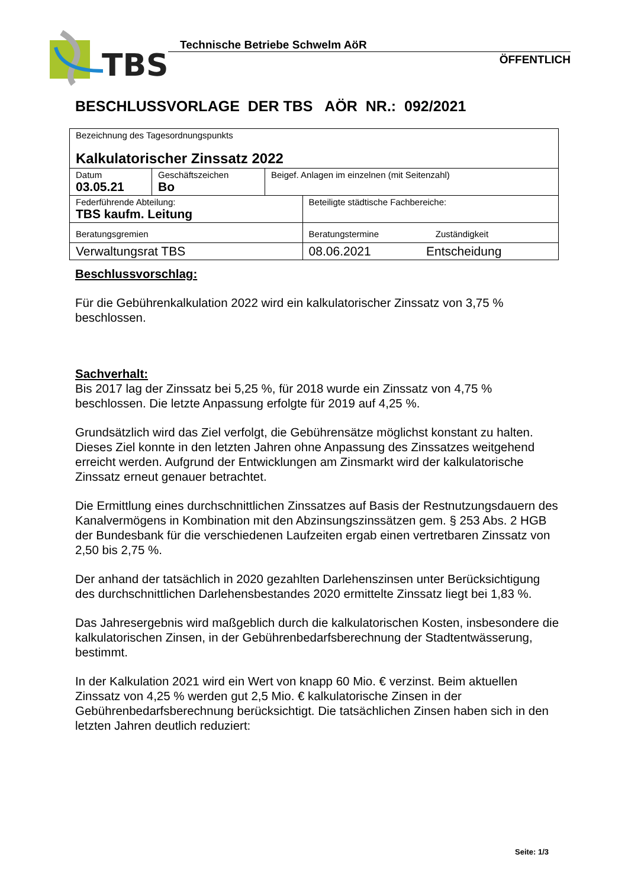TBS
Technische Betriebe Schwelm AöR
ÖFFENTLICH
BESCHLUSSVORLAGE DER TBS AÖR NR.: 092/2021
| Bezeichnung des Tagesordnungspunkts Kalkulatorischer Zinssatz 2022 | | | |
| Datum 03.05.21 | Geschäftszeichen Bo | Beigef. Anlagen im einzelnen (mit Seitenzahl) | |
| Federführende Abteilung: TBS kaufm. Leitung | | | Beteiligte städtische Fachbereiche: |
| Beratungsgremien | | | Beratungstermine Zuständigkeit |
| Verwaltungsrat TBS | | | 08.06.2021 Entscheidung |
Beschlussvorschlag:
Für die Gebührenkalkulation 2022 wird ein kalkulatorischer Zinssatz von 3,75 % beschlossen.
Sachverhalt:
Bis 2017 lag der Zinssatz bei 5,25 %, für 2018 wurde ein Zinssatz von 4,75 % beschlossen. Die letzte Anpassung erfolgte für 2019 auf 4,25 %.
Grundsätzlich wird das Ziel verfolgt, die Gebührensätze möglichst konstant zu halten. Dieses Ziel konnte in den letzten Jahren ohne Anpassung des Zinssatzes weitgehend erreicht werden. Aufgrund der Entwicklungen am Zinsmarkt wird der kalkulatorische Zinssatz erneut genauer betrachtet.
Die Ermittlung eines durchschnittlichen Zinssatzes auf Basis der Restnutzungsdauern des Kanalvermögens in Kombination mit den Abzinsungszinssätzen gem. § 253 Abs. 2 HGB der Bundesbank für die verschiedenen Laufzeiten ergab einen vertretbaren Zinssatz von 2,50 bis 2,75 %.
Der anhand der tatsächlich in 2020 gezahlten Darlehenszinsen unter Berücksichtigung des durchschnittlichen Darlehensbestandes 2020 ermittelte Zinssatz liegt bei 1,83 %.
Das Jahresergebnis wird maßgeblich durch die kalkulatorischen Kosten, insbesondere die kalkulatorischen Zinsen, in der Gebührenbedarfsberechnung der Stadtentwässerung, bestimmt.
In der Kalkulation 2021 wird ein Wert von knapp 60 Mio. € verzinst. Beim aktuellen Zinssatz von 4,25 % werden gut 2,5 Mio. € kalkulatorische Zinsen in der Gebührenbedarfsberechnung berücksichtigt. Die tatsächlichen Zinsen haben sich in den letzten Jahren deutlich reduziert:
Seite: 1/3